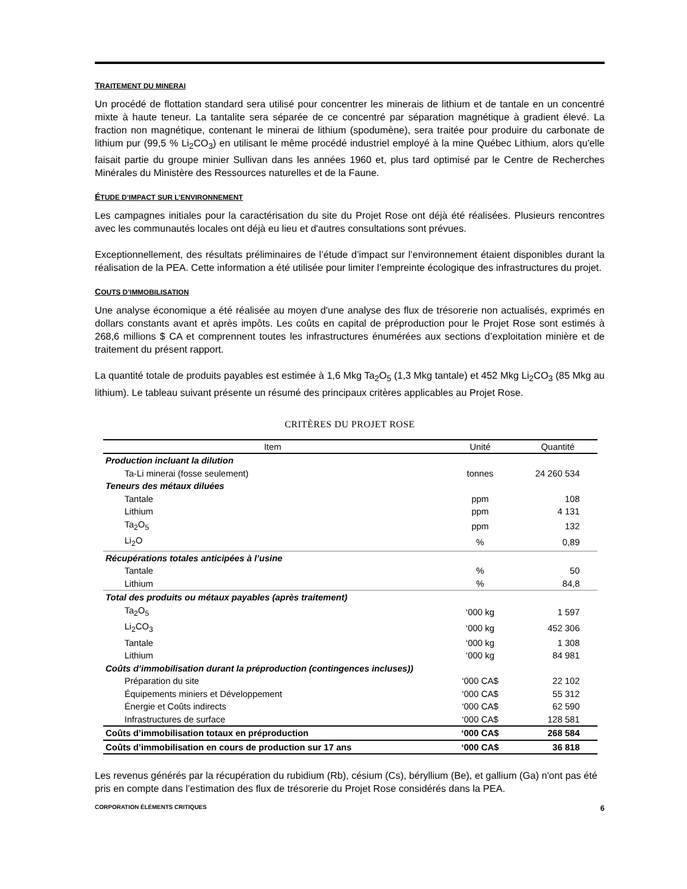TRAITEMENT DU MINERAI
Un procédé de flottation standard sera utilisé pour concentrer les minerais de lithium et de tantale en un concentré mixte à haute teneur. La tantalite sera séparée de ce concentré par séparation magnétique à gradient élevé. La fraction non magnétique, contenant le minerai de lithium (spodumène), sera traitée pour produire du carbonate de lithium pur (99,5 % Li<sub>2</sub>CO<sub>3</sub>) en utilisant le même procédé industriel employé à la mine Québec Lithium, alors qu'elle faisait partie du groupe minier Sullivan dans les années 1960 et, plus tard optimisé par le Centre de Recherches Minérales du Ministère des Ressources naturelles et de la Faune.
ÉTUDE D’IMPACT SUR L’ENVIRONNEMENT
Les campagnes initiales pour la caractérisation du site du Projet Rose ont déjà été réalisées. Plusieurs rencontres avec les communautés locales ont déjà eu lieu et d'autres consultations sont prévues.
Exceptionnellement, des résultats préliminaires de l’étude d’impact sur l’environnement étaient disponibles durant la réalisation de la PEA. Cette information a été utilisée pour limiter l’empreinte écologique des infrastructures du projet.
COUTS D’IMMOBILISATION
Une analyse économique a été réalisée au moyen d'une analyse des flux de trésorerie non actualisés, exprimés en dollars constants avant et après impôts. Les coûts en capital de préproduction pour le Projet Rose sont estimés à 268,6 millions $ CA et comprennent toutes les infrastructures énumérées aux sections d’exploitation minière et de traitement du présent rapport.
La quantité totale de produits payables est estimée à 1,6 Mkg Ta<sub>2</sub>O<sub>5</sub> (1,3 Mkg tantale) et 452 Mkg Li<sub>2</sub>CO<sub>3</sub> (85 Mkg au lithium). Le tableau suivant présente un résumé des principaux critères applicables au Projet Rose.
CRITÈRES DU PROJET ROSE
| Item | Unité | Quantité |
| --- | --- | --- |
| Production incluant la dilution | | |
| Ta-Li minerai (fosse seulement) | tonnes | 24 260 534 |
| Teneurs des métaux diluées | | |
| Tantale | ppm | 108 |
| Lithium | ppm | 4 131 |
| Ta<sub>2</sub>O<sub>5</sub> | ppm | 132 |
| Li<sub>2</sub>O | % | 0,89 |
| Récupérations totales anticipées à l’usine | | |
| Tantale | % | 50 |
| Lithium | % | 84,8 |
| Total des produits ou métaux payables (après traitement) | | |
| Ta<sub>2</sub>O<sub>5</sub> | ‘000 kg | 1 597 |
| Li<sub>2</sub>CO<sub>3</sub> | ‘000 kg | 452 306 |
| Tantale | ‘000 kg | 1 308 |
| Lithium | ‘000 kg | 84 981 |
| Coûts d’immobilisation durant la préproduction (contingences incluses)) | | |
| Préparation du site | ‘000 CA$ | 22 102 |
| Équipements miniers et Développement | ‘000 CA$ | 55 312 |
| Énergie et Coûts indirects | ‘000 CA$ | 62 590 |
| Infrastructures de surface | ‘000 CA$ | 128 581 |
| Coûts d’immobilisation totaux en préproduction | ‘000 CA$ | 268 584 |
| Coûts d’immobilisation en cours de production sur 17 ans | ‘000 CA$ | 36 818 |
Les revenus générés par la récupération du rubidium (Rb), césium (Cs), béryllium (Be), et gallium (Ga) n'ont pas été pris en compte dans l’estimation des flux de trésorerie du Projet Rose considérés dans la PEA.
CORPORATION ÉLÉMENTS CRITIQUES 6